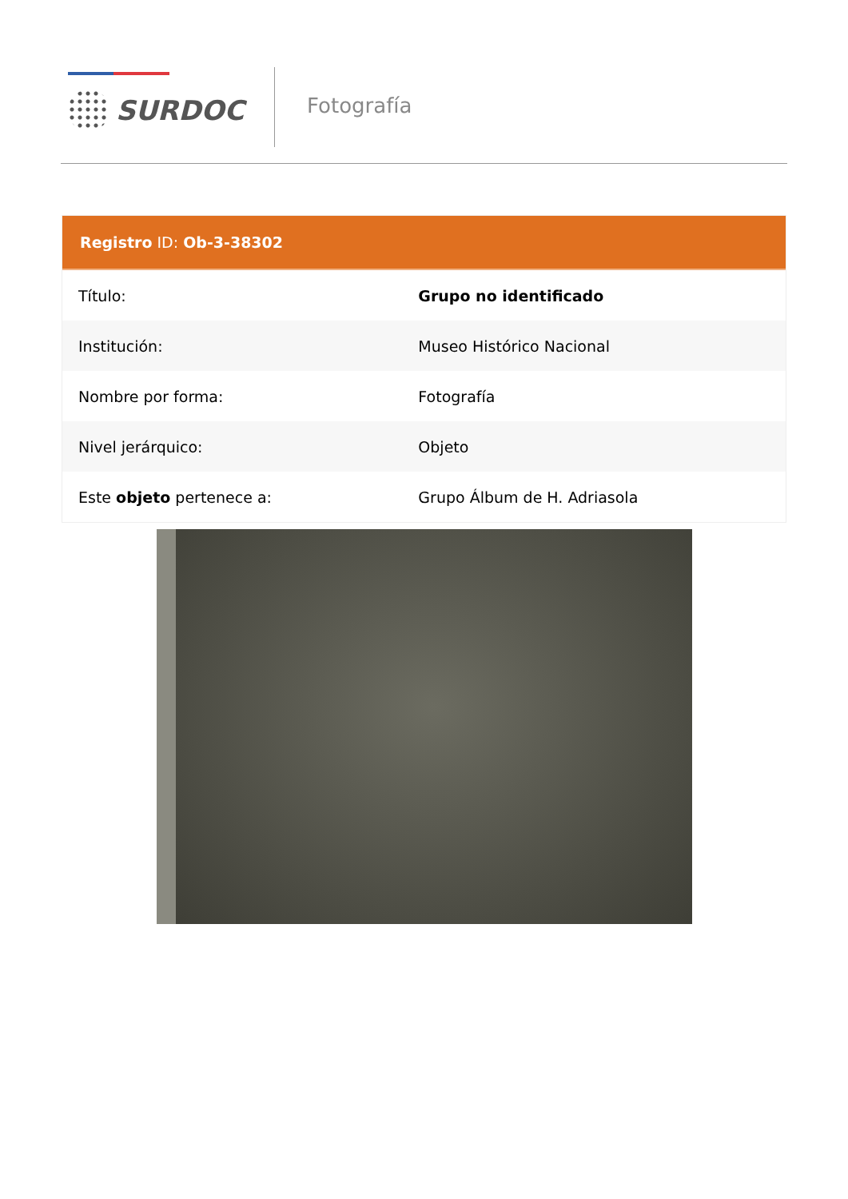SURDOC Fotografía
Registro ID: Ob-3-38302
| Título: | Grupo no identificado |
| Institución: | Museo Histórico Nacional |
| Nombre por forma: | Fotografía |
| Nivel jerárquico: | Objeto |
| Este objeto pertenece a: | Grupo Álbum de H. Adriasola |